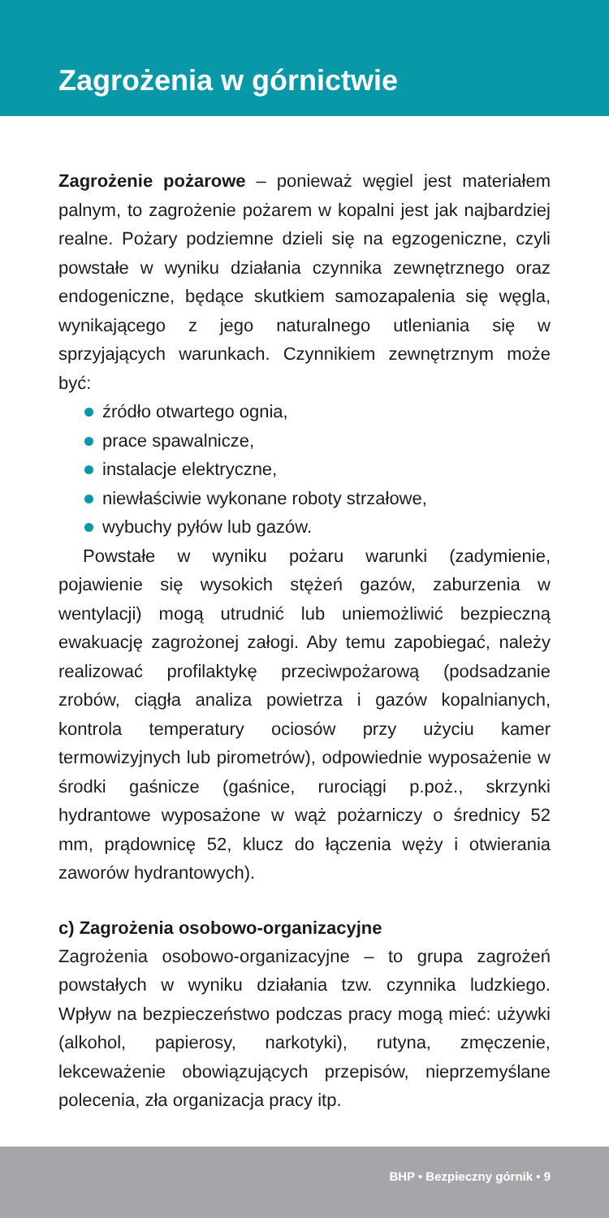Zagrożenia w górnictwie
Zagrożenie pożarowe – ponieważ węgiel jest materiałem palnym, to zagrożenie pożarem w kopalni jest jak najbardziej realne. Pożary podziemne dzieli się na egzogeniczne, czyli powstałe w wyniku działania czynnika zewnętrznego oraz endogeniczne, będące skutkiem samozapalenia się węgla, wynikającego z jego naturalnego utleniania się w sprzyjających warunkach. Czynnikiem zewnętrznym może być:
źródło otwartego ognia,
prace spawalnicze,
instalacje elektryczne,
niewłaściwie wykonane roboty strzałowe,
wybuchy pyłów lub gazów.
Powstałe w wyniku pożaru warunki (zadymienie, pojawienie się wysokich stężeń gazów, zaburzenia w wentylacji) mogą utrudnić lub uniemożliwić bezpieczną ewakuację zagrożonej załogi. Aby temu zapobiegać, należy realizować profilaktykę przeciwpożarową (podsadzanie zrobów, ciągła analiza powietrza i gazów kopalnianych, kontrola temperatury ociosów przy użyciu kamer termowizyjnych lub pirometrów), odpowiednie wyposażenie w środki gaśnicze (gaśnice, rurociągi p.poż., skrzynki hydrantowe wyposażone w wąż pożarniczy o średnicy 52 mm, prądownicę 52, klucz do łączenia węży i otwierania zaworów hydrantowych).
c) Zagrożenia osobowo-organizacyjne
Zagrożenia osobowo-organizacyjne – to grupa zagrożeń powstałych w wyniku działania tzw. czynnika ludzkiego. Wpływ na bezpieczeństwo podczas pracy mogą mieć: używki (alkohol, papierosy, narkotyki), rutyna, zmęczenie, lekceważenie obowiązujących przepisów, nieprzemyślane polecenia, zła organizacja pracy itp.
BHP • Bezpieczny górnik • 9